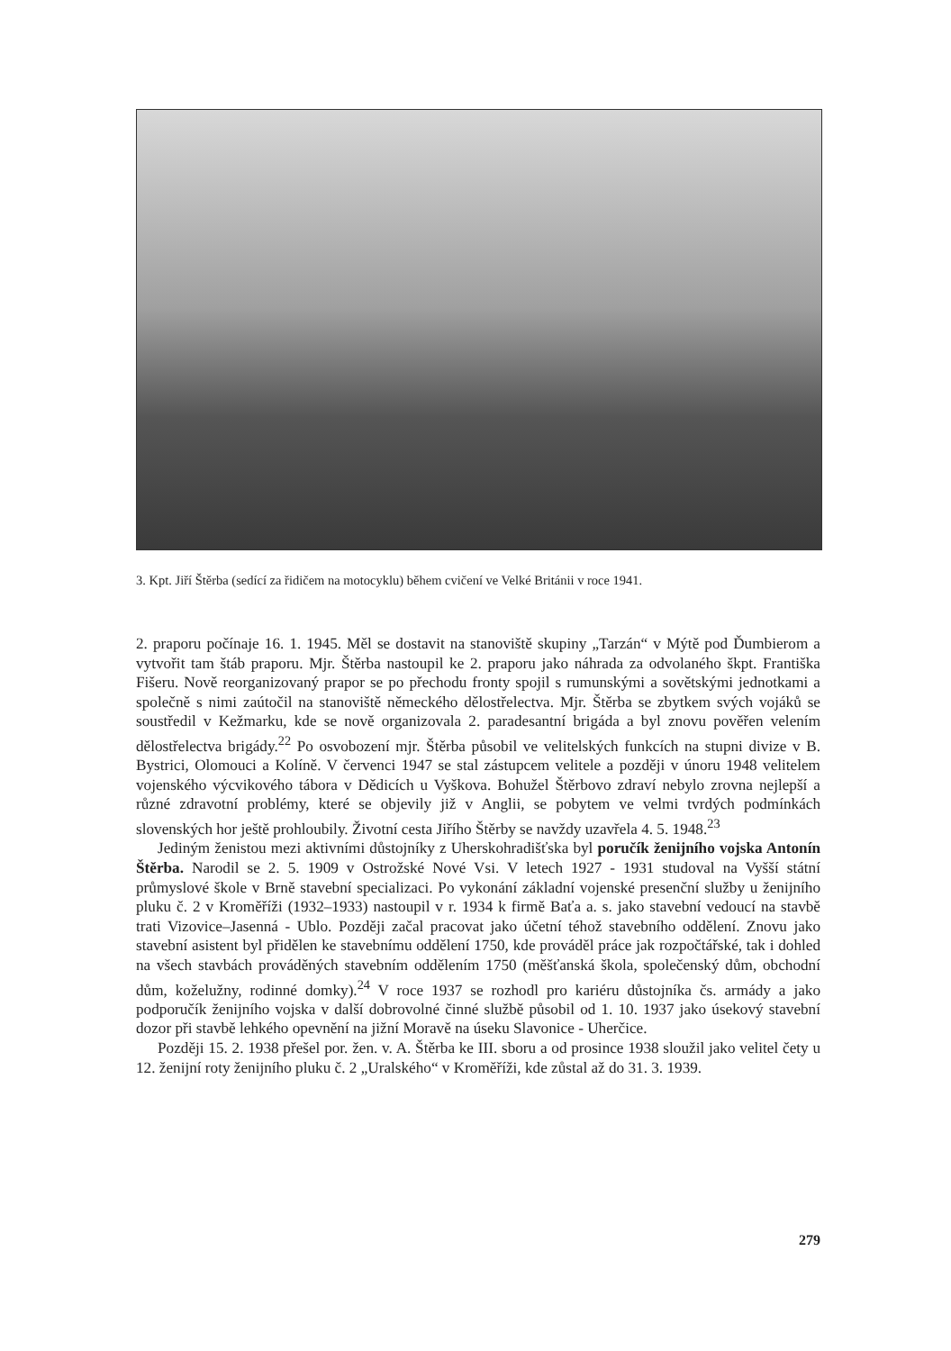3. Kpt. Jiří Štěrba (sedící za řidičem na motocyklu) během cvičení ve Velké Británii v roce 1941.
2. praporu počínaje 16. 1. 1945. Měl se dostavit na stanoviště skupiny „Tarzán“ v Mýtě pod Ďumbierom a vytvořit tam štáb praporu. Mjr. Štěrba nastoupil ke 2. praporu jako náhrada za odvolaného škpt. Františka Fišeru. Nově reorganizovaný prapor se po přechodu fronty spojil s rumunskými a sovětskými jednotkami a společně s nimi zaútočil na stanoviště německého dělostřelectva. Mjr. Štěrba se zbytkem svých vojáků se soustředil v Kežmarku, kde se nově organizovala 2. paradesantní brigáda a byl znovu pověřen velením dělostřelectva brigády.<sup>22</sup> Po osvobození mjr. Štěrba působil ve velitelských funkcích na stupni divize v B. Bystrici, Olomouci a Kolíně. V červenci 1947 se stal zástupcem velitele a později v únoru 1948 velitelem vojenského výcvikového tábora v Dědicích u Vyškova. Bohužel Štěrbovo zdraví nebylo zrovna nejlepší a různé zdravotní problémy, které se objevily již v Anglii, se pobytem ve velmi tvrdých podmínkách slovenských hor ještě prohloubily. Životní cesta Jiřího Štěrby se navždy uzavřela 4. 5. 1948.<sup>23</sup>
Jediným ženistou mezi aktivními důstojníky z Uherskohradišťska byl poručík ženijního vojska Antonín Štěrba. Narodil se 2. 5. 1909 v Ostrožské Nové Vsi. V letech 1927 - 1931 studoval na Vyšší státní průmyslové škole v Brně stavební specializaci. Po vykonání základní vojenské presenční služby u ženijního pluku č. 2 v Kroměříži (1932–1933) nastoupil v r. 1934 k firmě Baťa a. s. jako stavební vedoucí na stavbě trati Vizovice–Jasenná - Ublo. Později začal pracovat jako účetní téhož stavebního oddělení. Znovu jako stavební asistent byl přidělen ke stavebnímu oddělení 1750, kde prováděl práce jak rozpočtářské, tak i dohled na všech stavbách prováděných stavebním oddělením 1750 (měšťanská škola, společenský dům, obchodní dům, koželužny, rodinné domky).<sup>24</sup> V roce 1937 se rozhodl pro kariéru důstojníka čs. armády a jako podporučík ženijního vojska v další dobrovolné činné službě působil od 1. 10. 1937 jako úsekový stavební dozor při stavbě lehkého opevnění na jižní Moravě na úseku Slavonice - Uherčice.
Později 15. 2. 1938 přešel por. žen. v. A. Štěrba ke III. sboru a od prosince 1938 sloužil jako velitel čety u 12. ženijní roty ženijního pluku č. 2 „Uralského“ v Kroměříži, kde zůstal až do 31. 3. 1939.
279